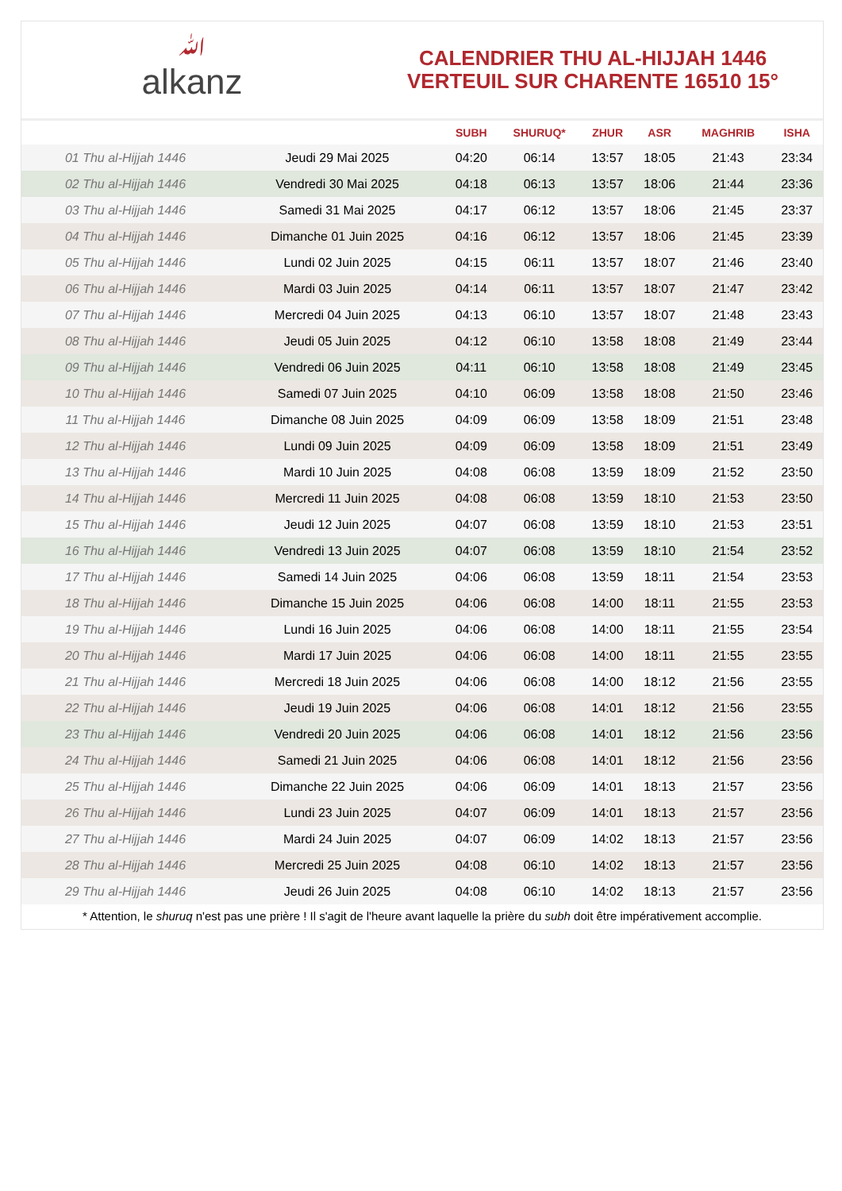ﷲalkanz
CALENDRIER THU AL-HIJJAH 1446
VERTEUIL SUR CHARENTE 16510 15°
| | | SUBH | SHURUQ* | ZHUR | ASR | MAGHRIB | ISHA |
| --- | --- | --- | --- | --- | --- | --- | --- |
| 01 Thu al-Hijjah 1446 | Jeudi 29 Mai 2025 | 04:20 | 06:14 | 13:57 | 18:05 | 21:43 | 23:34 |
| 02 Thu al-Hijjah 1446 | Vendredi 30 Mai 2025 | 04:18 | 06:13 | 13:57 | 18:06 | 21:44 | 23:36 |
| 03 Thu al-Hijjah 1446 | Samedi 31 Mai 2025 | 04:17 | 06:12 | 13:57 | 18:06 | 21:45 | 23:37 |
| 04 Thu al-Hijjah 1446 | Dimanche 01 Juin 2025 | 04:16 | 06:12 | 13:57 | 18:06 | 21:45 | 23:39 |
| 05 Thu al-Hijjah 1446 | Lundi 02 Juin 2025 | 04:15 | 06:11 | 13:57 | 18:07 | 21:46 | 23:40 |
| 06 Thu al-Hijjah 1446 | Mardi 03 Juin 2025 | 04:14 | 06:11 | 13:57 | 18:07 | 21:47 | 23:42 |
| 07 Thu al-Hijjah 1446 | Mercredi 04 Juin 2025 | 04:13 | 06:10 | 13:57 | 18:07 | 21:48 | 23:43 |
| 08 Thu al-Hijjah 1446 | Jeudi 05 Juin 2025 | 04:12 | 06:10 | 13:58 | 18:08 | 21:49 | 23:44 |
| 09 Thu al-Hijjah 1446 | Vendredi 06 Juin 2025 | 04:11 | 06:10 | 13:58 | 18:08 | 21:49 | 23:45 |
| 10 Thu al-Hijjah 1446 | Samedi 07 Juin 2025 | 04:10 | 06:09 | 13:58 | 18:08 | 21:50 | 23:46 |
| 11 Thu al-Hijjah 1446 | Dimanche 08 Juin 2025 | 04:09 | 06:09 | 13:58 | 18:09 | 21:51 | 23:48 |
| 12 Thu al-Hijjah 1446 | Lundi 09 Juin 2025 | 04:09 | 06:09 | 13:58 | 18:09 | 21:51 | 23:49 |
| 13 Thu al-Hijjah 1446 | Mardi 10 Juin 2025 | 04:08 | 06:08 | 13:59 | 18:09 | 21:52 | 23:50 |
| 14 Thu al-Hijjah 1446 | Mercredi 11 Juin 2025 | 04:08 | 06:08 | 13:59 | 18:10 | 21:53 | 23:50 |
| 15 Thu al-Hijjah 1446 | Jeudi 12 Juin 2025 | 04:07 | 06:08 | 13:59 | 18:10 | 21:53 | 23:51 |
| 16 Thu al-Hijjah 1446 | Vendredi 13 Juin 2025 | 04:07 | 06:08 | 13:59 | 18:10 | 21:54 | 23:52 |
| 17 Thu al-Hijjah 1446 | Samedi 14 Juin 2025 | 04:06 | 06:08 | 13:59 | 18:11 | 21:54 | 23:53 |
| 18 Thu al-Hijjah 1446 | Dimanche 15 Juin 2025 | 04:06 | 06:08 | 14:00 | 18:11 | 21:55 | 23:53 |
| 19 Thu al-Hijjah 1446 | Lundi 16 Juin 2025 | 04:06 | 06:08 | 14:00 | 18:11 | 21:55 | 23:54 |
| 20 Thu al-Hijjah 1446 | Mardi 17 Juin 2025 | 04:06 | 06:08 | 14:00 | 18:11 | 21:55 | 23:55 |
| 21 Thu al-Hijjah 1446 | Mercredi 18 Juin 2025 | 04:06 | 06:08 | 14:00 | 18:12 | 21:56 | 23:55 |
| 22 Thu al-Hijjah 1446 | Jeudi 19 Juin 2025 | 04:06 | 06:08 | 14:01 | 18:12 | 21:56 | 23:55 |
| 23 Thu al-Hijjah 1446 | Vendredi 20 Juin 2025 | 04:06 | 06:08 | 14:01 | 18:12 | 21:56 | 23:56 |
| 24 Thu al-Hijjah 1446 | Samedi 21 Juin 2025 | 04:06 | 06:08 | 14:01 | 18:12 | 21:56 | 23:56 |
| 25 Thu al-Hijjah 1446 | Dimanche 22 Juin 2025 | 04:06 | 06:09 | 14:01 | 18:13 | 21:57 | 23:56 |
| 26 Thu al-Hijjah 1446 | Lundi 23 Juin 2025 | 04:07 | 06:09 | 14:01 | 18:13 | 21:57 | 23:56 |
| 27 Thu al-Hijjah 1446 | Mardi 24 Juin 2025 | 04:07 | 06:09 | 14:02 | 18:13 | 21:57 | 23:56 |
| 28 Thu al-Hijjah 1446 | Mercredi 25 Juin 2025 | 04:08 | 06:10 | 14:02 | 18:13 | 21:57 | 23:56 |
| 29 Thu al-Hijjah 1446 | Jeudi 26 Juin 2025 | 04:08 | 06:10 | 14:02 | 18:13 | 21:57 | 23:56 |
* Attention, le shuruq n'est pas une prière ! Il s'agit de l'heure avant laquelle la prière du subh doit être impérativement accomplie.